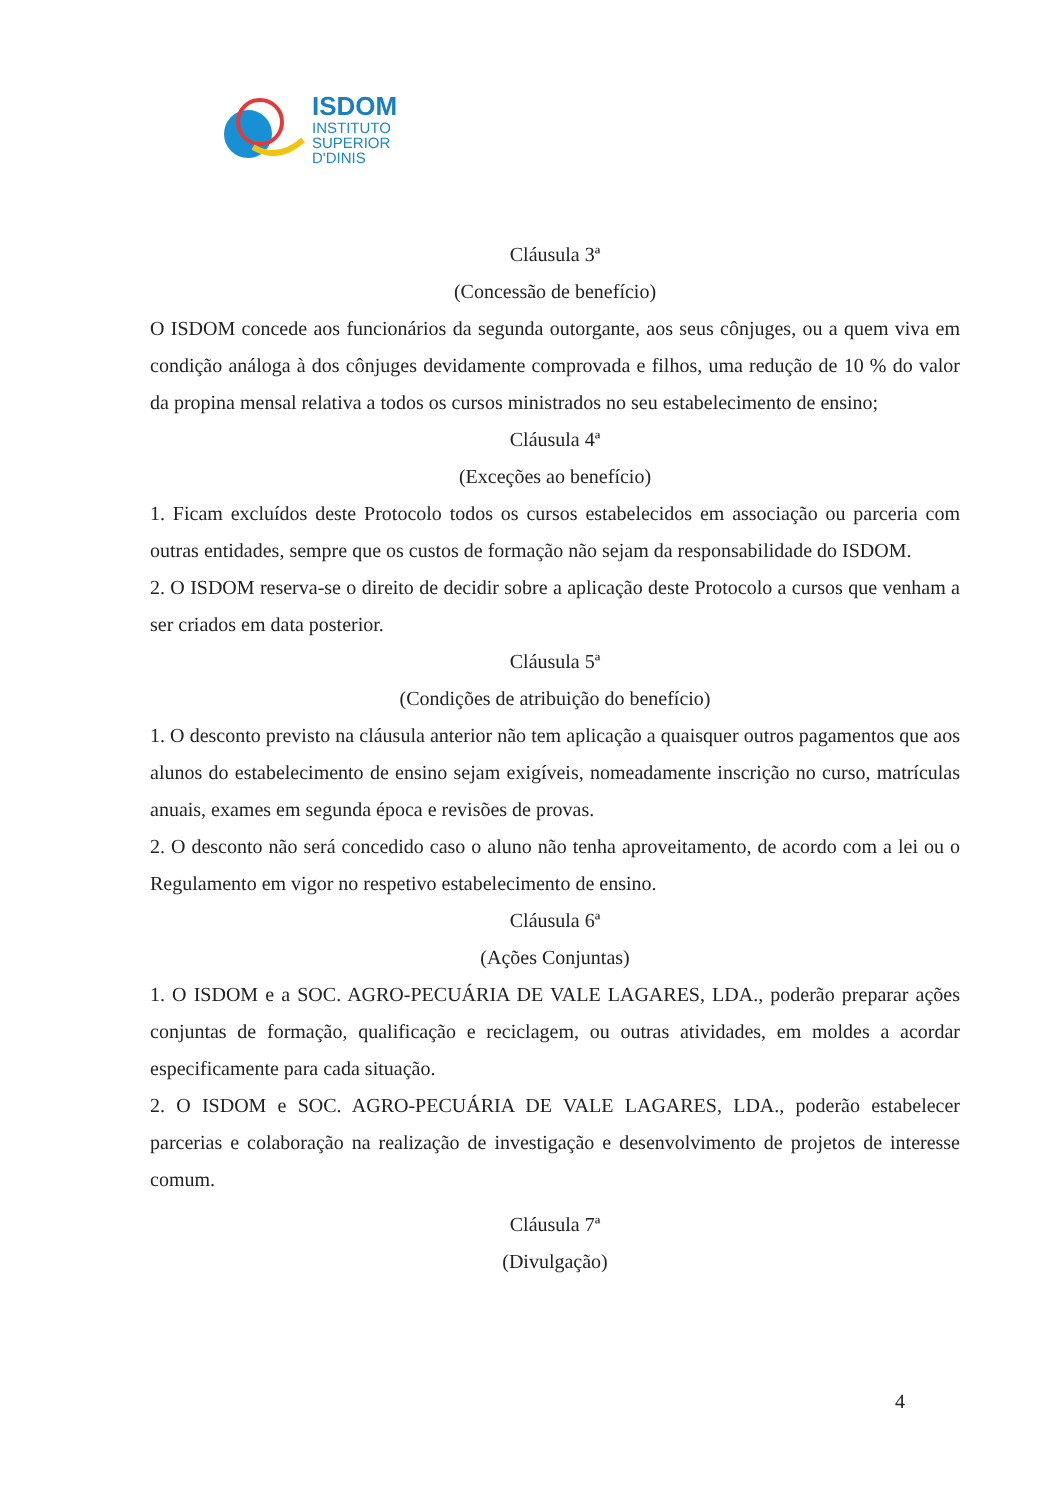ISDOM
INSTITUTO
SUPERIOR
D'DINIS
Cláusula 3ª
(Concessão de benefício)
O ISDOM concede aos funcionários da segunda outorgante, aos seus cônjuges, ou a quem viva em condição análoga à dos cônjuges devidamente comprovada e filhos, uma redução de 10 % do valor da propina mensal relativa a todos os cursos ministrados no seu estabelecimento de ensino;
Cláusula 4ª
(Exceções ao benefício)
1. Ficam excluídos deste Protocolo todos os cursos estabelecidos em associação ou parceria com outras entidades, sempre que os custos de formação não sejam da responsabilidade do ISDOM.
2. O ISDOM reserva-se o direito de decidir sobre a aplicação deste Protocolo a cursos que venham a ser criados em data posterior.
Cláusula 5ª
(Condições de atribuição do benefício)
1. O desconto previsto na cláusula anterior não tem aplicação a quaisquer outros pagamentos que aos alunos do estabelecimento de ensino sejam exigíveis, nomeadamente inscrição no curso, matrículas anuais, exames em segunda época e revisões de provas.
2. O desconto não será concedido caso o aluno não tenha aproveitamento, de acordo com a lei ou o Regulamento em vigor no respetivo estabelecimento de ensino.
Cláusula 6ª
(Ações Conjuntas)
1. O ISDOM e a SOC. AGRO-PECUÁRIA DE VALE LAGARES, LDA., poderão preparar ações conjuntas de formação, qualificação e reciclagem, ou outras atividades, em moldes a acordar especificamente para cada situação.
2. O ISDOM e SOC. AGRO-PECUÁRIA DE VALE LAGARES, LDA., poderão estabelecer parcerias e colaboração na realização de investigação e desenvolvimento de projetos de interesse comum.
Cláusula 7ª
(Divulgação)
4